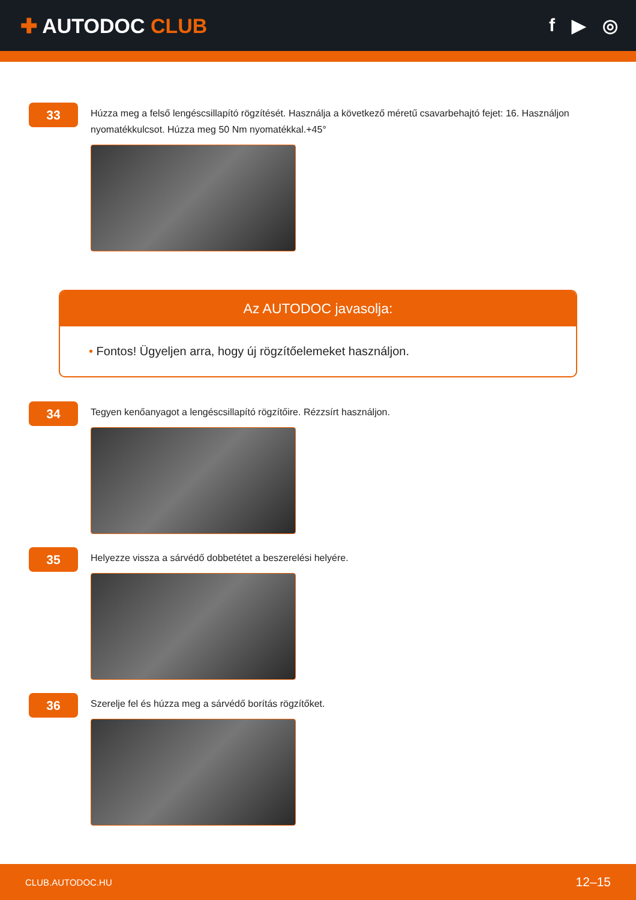✚ AUTODOC CLUB f ▶ ◎
33
Húzza meg a felső lengéscsillapító rögzítését. Használja a következő méretű csavarbehajtó fejet: 16. Használjon nyomatékkulcsot. Húzza meg 50 Nm nyomatékkal.+45°
Az AUTODOC javasolja:
• Fontos! Ügyeljen arra, hogy új rögzítőelemeket használjon.
34
Tegyen kenőanyagot a lengéscsillapító rögzítőire. Rézzsírt használjon.
35
Helyezze vissza a sárvédő dobbetétet a beszerelési helyére.
36
Szerelje fel és húzza meg a sárvédő borítás rögzítőket.
CLUB.AUTODOC.HU 12–15